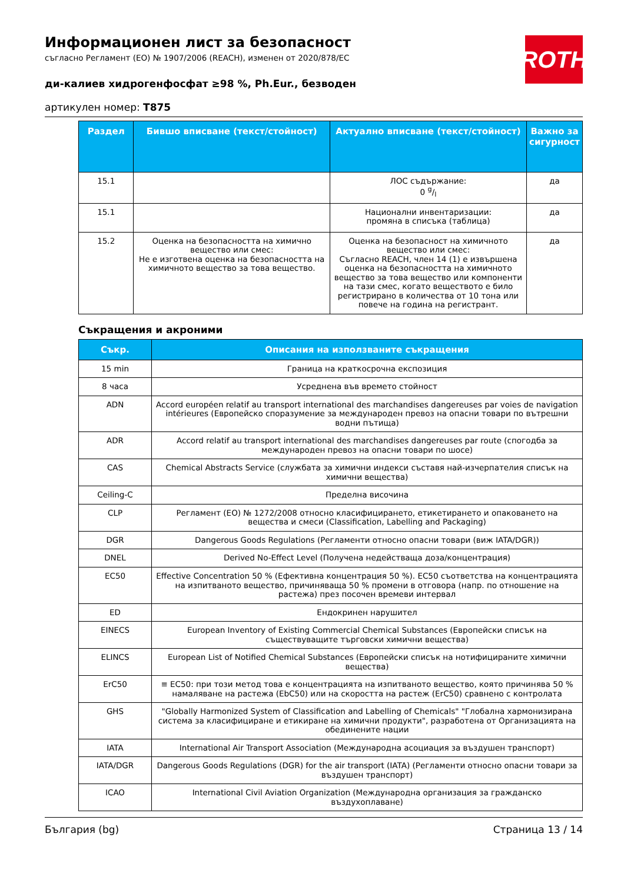ROTH
Информационен лист за безопасност
съгласно Регламент (ЕО) № 1907/2006 (REACH), изменен от 2020/878/ЕС
ди-калиев хидрогенфосфат ≥98 %, Ph.Eur., безводен
артикулен номер: T875
| Раздел | Бившо вписване (текст/стойност) | Актуално вписване (текст/стойност) | Важно за сигурност |
| --- | --- | --- | --- |
| 15.1 | | ЛОС съдържание: 0 g/l | да |
| 15.1 | | Национални инвентаризации: промяна в списъка (таблица) | да |
| 15.2 | Оценка на безопасността на химично вещество или смес: Не е изготвена оценка на безопасността на химичното вещество за това вещество. | Оценка на безопасност на химичното вещество или смес: Съгласно REACH, член 14 (1) е извършена оценка на безопасността на химичното вещество за това вещество или компоненти на тази смес, когато веществото е било регистрирано в количества от 10 тона или повече на година на регистрант. | да |
Съкращения и акроними
| Съкр. | Описания на използваните съкращения |
| --- | --- |
| 15 min | Граница на краткосрочна експозиция |
| 8 часа | Усреднена във времето стойност |
| ADN | Accord européen relatif au transport international des marchandises dangereuses par voies de navigation intérieures (Европейско споразумение за международен превоз на опасни товари по вътрешни водни пътища) |
| ADR | Accord relatif au transport international des marchandises dangereuses par route (спогодба за международен превоз на опасни товари по шосе) |
| CAS | Chemical Abstracts Service (службата за химични индекси съставя най-изчерпателия списък на химични вещества) |
| Ceiling-C | Пределна височина |
| CLP | Регламент (ЕО) № 1272/2008 относно класифицирането, етикетирането и опаковането на вещества и смеси (Classification, Labelling and Packaging) |
| DGR | Dangerous Goods Regulations (Регламенти относно опасни товари (виж IATA/DGR)) |
| DNEL | Derived No-Effect Level (Получена недействаща доза/концентрация) |
| EC50 | Effective Concentration 50 % (Ефективна концентрация 50 %). ЕC50 съответства на концентрацията на изпитваното вещество, причиняваща 50 % промени в отговора (напр. по отношение на растежа) през посочен времеви интервал |
| ED | Ендокринен нарушител |
| EINECS | European Inventory of Existing Commercial Chemical Substances (Европейски списък на съществуващите търговски химични вещества) |
| ELINCS | European List of Notified Chemical Substances (Европейски списък на нотифицираните химични вещества) |
| ErC50 | ≡ EC50: при този метод това е концентрацията на изпитваното вещество, която причинява 50 % намаляване на растежа (EbC50) или на скоростта на растеж (ErC50) сравнено с контролата |
| GHS | "Globally Harmonized System of Classification and Labelling of Chemicals" "Глобална хармонизирана система за класифициране и етикиране на химични продукти", разработена от Организацията на обединените нации |
| IATA | International Air Transport Association (Международна асоциация за въздушен транспорт) |
| IATA/DGR | Dangerous Goods Regulations (DGR) for the air transport (IATA) (Регламенти относно опасни товари за въздушен транспорт) |
| ICAO | International Civil Aviation Organization (Международна организация за гражданско въздухоплаване) |
България (bg) Страница 13 / 14